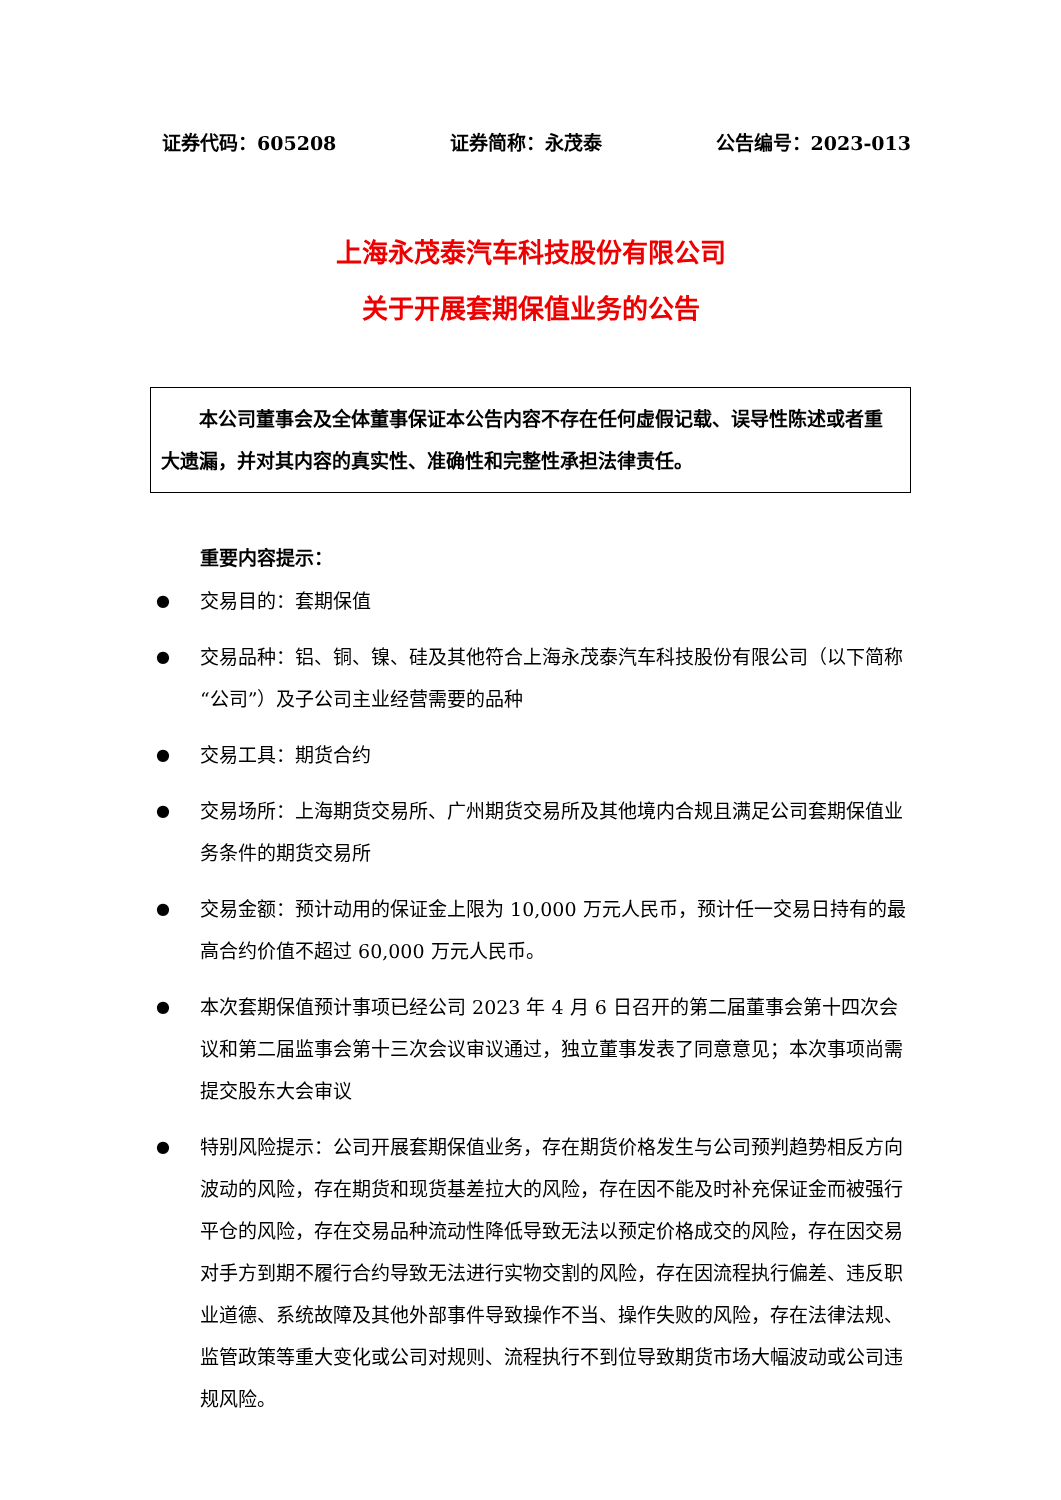证券代码：605208 证券简称：永茂泰 公告编号：2023-013
上海永茂泰汽车科技股份有限公司
关于开展套期保值业务的公告
本公司董事会及全体董事保证本公告内容不存在任何虚假记载、误导性陈述或者重大遗漏，并对其内容的真实性、准确性和完整性承担法律责任。
重要内容提示：
● 交易目的：套期保值
● 交易品种：铝、铜、镍、硅及其他符合上海永茂泰汽车科技股份有限公司（以下简称“公司”）及子公司主业经营需要的品种
● 交易工具：期货合约
● 交易场所：上海期货交易所、广州期货交易所及其他境内合规且满足公司套期保值业务条件的期货交易所
● 交易金额：预计动用的保证金上限为 10,000 万元人民币，预计任一交易日持有的最高合约价值不超过 60,000 万元人民币。
● 本次套期保值预计事项已经公司 2023 年 4 月 6 日召开的第二届董事会第十四次会议和第二届监事会第十三次会议审议通过，独立董事发表了同意意见；本次事项尚需提交股东大会审议
● 特别风险提示：公司开展套期保值业务，存在期货价格发生与公司预判趋势相反方向波动的风险，存在期货和现货基差拉大的风险，存在因不能及时补充保证金而被强行平仓的风险，存在交易品种流动性降低导致无法以预定价格成交的风险，存在因交易对手方到期不履行合约导致无法进行实物交割的风险，存在因流程执行偏差、违反职业道德、系统故障及其他外部事件导致操作不当、操作失败的风险，存在法律法规、监管政策等重大变化或公司对规则、流程执行不到位导致期货市场大幅波动或公司违规风险。